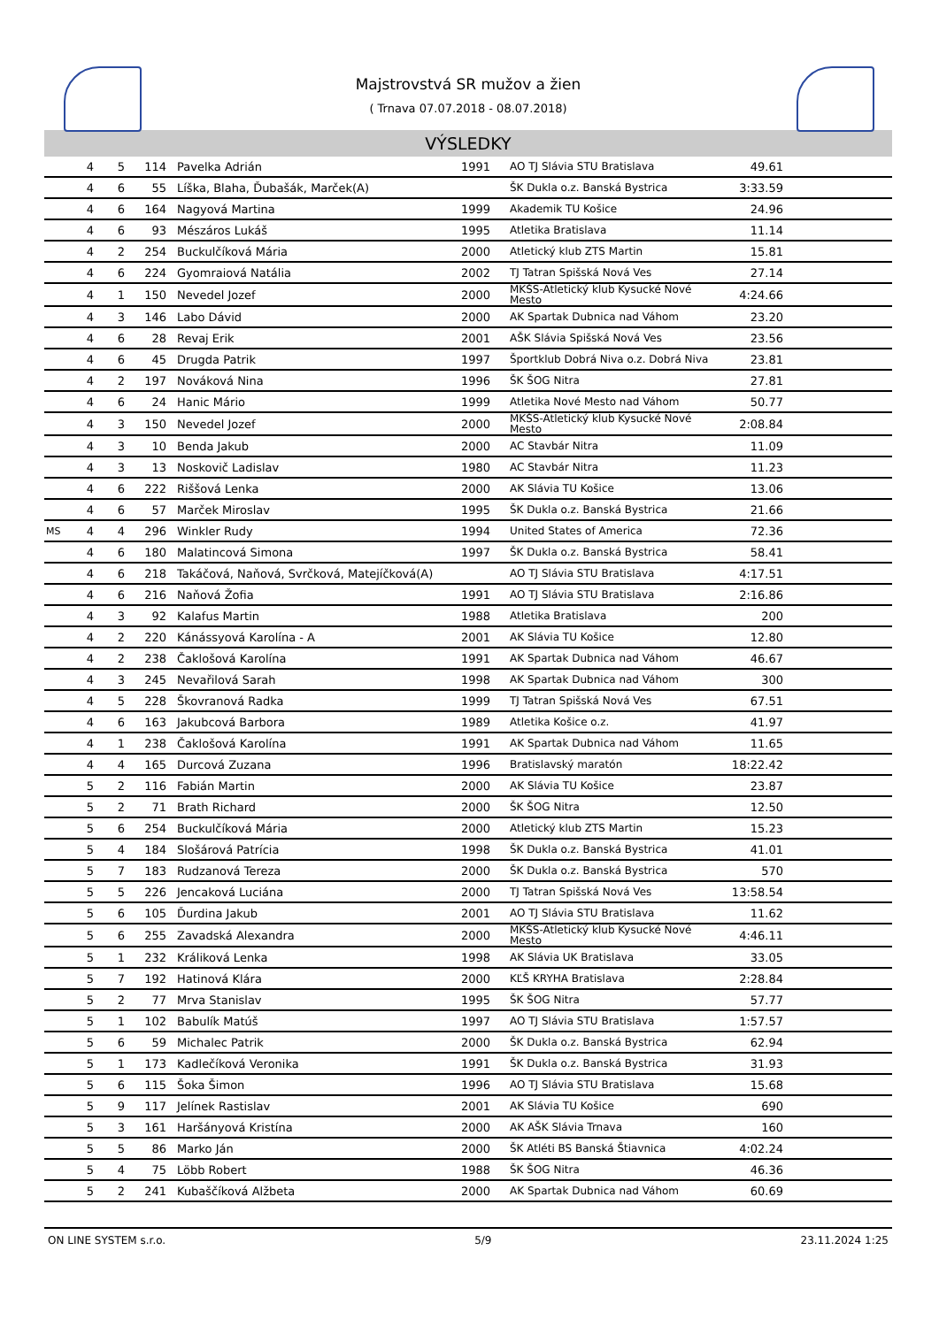Majstrovstvá SR mužov a žien
( Trnava 07.07.2018 - 08.07.2018)
VÝSLEDKY
| | 4 | 5 | 114 | Pavelka Adrián | 1991 | AO TJ Slávia STU Bratislava | 49.61 | |
| | 4 | 6 | 55 | Líška, Blaha, Ďubašák, Marček(A) | | ŠK Dukla o.z. Banská Bystrica | 3:33.59 | |
| | 4 | 6 | 164 | Nagyová Martina | 1999 | Akademik TU Košice | 24.96 | |
| | 4 | 6 | 93 | Mészáros Lukáš | 1995 | Atletika Bratislava | 11.14 | |
| | 4 | 2 | 254 | Buckulčíková Mária | 2000 | Atletický klub ZTS Martin | 15.81 | |
| | 4 | 6 | 224 | Gyomraiová Natália | 2002 | TJ Tatran Spišská Nová Ves | 27.14 | |
| | 4 | 1 | 150 | Nevedel Jozef | 2000 | MKŠS-Atletický klub Kysucké Nové Mesto | 4:24.66 | |
| | 4 | 3 | 146 | Labo Dávid | 2000 | AK Spartak Dubnica nad Váhom | 23.20 | |
| | 4 | 6 | 28 | Revaj Erik | 2001 | AŠK Slávia Spišská Nová Ves | 23.56 | |
| | 4 | 6 | 45 | Drugda Patrik | 1997 | Športklub Dobrá Niva o.z. Dobrá Niva | 23.81 | |
| | 4 | 2 | 197 | Nováková Nina | 1996 | ŠK ŠOG Nitra | 27.81 | |
| | 4 | 6 | 24 | Hanic Mário | 1999 | Atletika Nové Mesto nad Váhom | 50.77 | |
| | 4 | 3 | 150 | Nevedel Jozef | 2000 | MKŠS-Atletický klub Kysucké Nové Mesto | 2:08.84 | |
| | 4 | 3 | 10 | Benda Jakub | 2000 | AC Stavbár Nitra | 11.09 | |
| | 4 | 3 | 13 | Noskovič Ladislav | 1980 | AC Stavbár Nitra | 11.23 | |
| | 4 | 6 | 222 | Riššová Lenka | 2000 | AK Slávia TU Košice | 13.06 | |
| | 4 | 6 | 57 | Marček Miroslav | 1995 | ŠK Dukla o.z. Banská Bystrica | 21.66 | |
| MS | 4 | 4 | 296 | Winkler Rudy | 1994 | United States of America | 72.36 | |
| | 4 | 6 | 180 | Malatincová Simona | 1997 | ŠK Dukla o.z. Banská Bystrica | 58.41 | |
| | 4 | 6 | 218 | Takáčová, Naňová, Svrčková, Matejíčková(A) | | AO TJ Slávia STU Bratislava | 4:17.51 | |
| | 4 | 6 | 216 | Naňová Žofia | 1991 | AO TJ Slávia STU Bratislava | 2:16.86 | |
| | 4 | 3 | 92 | Kalafus Martin | 1988 | Atletika Bratislava | 200 | |
| | 4 | 2 | 220 | Kánássyová Karolína - A | 2001 | AK Slávia TU Košice | 12.80 | |
| | 4 | 2 | 238 | Čaklošová Karolína | 1991 | AK Spartak Dubnica nad Váhom | 46.67 | |
| | 4 | 3 | 245 | Nevařilová Sarah | 1998 | AK Spartak Dubnica nad Váhom | 300 | |
| | 4 | 5 | 228 | Škovranová Radka | 1999 | TJ Tatran Spišská Nová Ves | 67.51 | |
| | 4 | 6 | 163 | Jakubcová Barbora | 1989 | Atletika Košice o.z. | 41.97 | |
| | 4 | 1 | 238 | Čaklošová Karolína | 1991 | AK Spartak Dubnica nad Váhom | 11.65 | |
| | 4 | 4 | 165 | Durcová Zuzana | 1996 | Bratislavský maratón | 18:22.42 | |
| | 5 | 2 | 116 | Fabián Martin | 2000 | AK Slávia TU Košice | 23.87 | |
| | 5 | 2 | 71 | Brath Richard | 2000 | ŠK ŠOG Nitra | 12.50 | |
| | 5 | 6 | 254 | Buckulčíková Mária | 2000 | Atletický klub ZTS Martin | 15.23 | |
| | 5 | 4 | 184 | Slošárová Patrícia | 1998 | ŠK Dukla o.z. Banská Bystrica | 41.01 | |
| | 5 | 7 | 183 | Rudzanová Tereza | 2000 | ŠK Dukla o.z. Banská Bystrica | 570 | |
| | 5 | 5 | 226 | Jencaková Luciána | 2000 | TJ Tatran Spišská Nová Ves | 13:58.54 | |
| | 5 | 6 | 105 | Ďurdina Jakub | 2001 | AO TJ Slávia STU Bratislava | 11.62 | |
| | 5 | 6 | 255 | Zavadská Alexandra | 2000 | MKŠS-Atletický klub Kysucké Nové Mesto | 4:46.11 | |
| | 5 | 1 | 232 | Králiková Lenka | 1998 | AK Slávia UK Bratislava | 33.05 | |
| | 5 | 7 | 192 | Hatinová Klára | 2000 | KĽŠ KRYHA Bratislava | 2:28.84 | |
| | 5 | 2 | 77 | Mrva Stanislav | 1995 | ŠK ŠOG Nitra | 57.77 | |
| | 5 | 1 | 102 | Babulík Matúš | 1997 | AO TJ Slávia STU Bratislava | 1:57.57 | |
| | 5 | 6 | 59 | Michalec Patrik | 2000 | ŠK Dukla o.z. Banská Bystrica | 62.94 | |
| | 5 | 1 | 173 | Kadlečíková Veronika | 1991 | ŠK Dukla o.z. Banská Bystrica | 31.93 | |
| | 5 | 6 | 115 | Šoka Šimon | 1996 | AO TJ Slávia STU Bratislava | 15.68 | |
| | 5 | 9 | 117 | Jelínek Rastislav | 2001 | AK Slávia TU Košice | 690 | |
| | 5 | 3 | 161 | Haršányová Kristína | 2000 | AK AŠK Slávia Trnava | 160 | |
| | 5 | 5 | 86 | Marko Ján | 2000 | ŠK Atléti BS Banská Štiavnica | 4:02.24 | |
| | 5 | 4 | 75 | Löbb Robert | 1988 | ŠK ŠOG Nitra | 46.36 | |
| | 5 | 2 | 241 | Kubaščíková Alžbeta | 2000 | AK Spartak Dubnica nad Váhom | 60.69 | |
ON LINE SYSTEM s.r.o. 5/9 23.11.2024 1:25